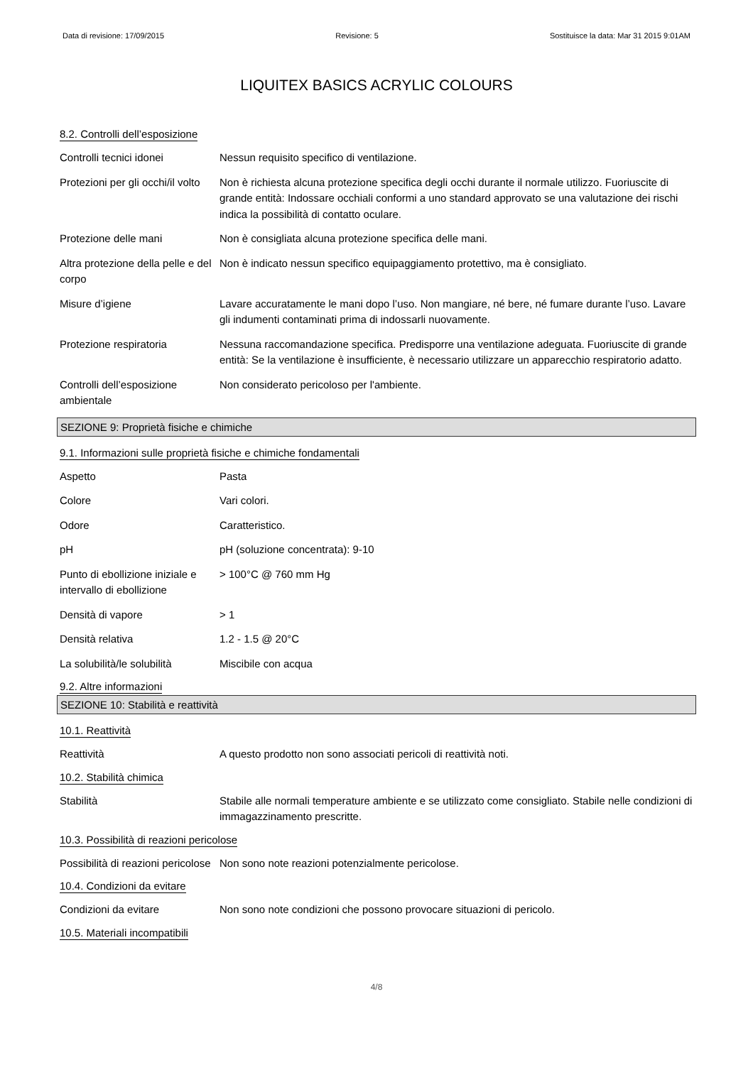Data di revisione: 17/09/2015 Revisione: 5 Sostituisce la data: Mar 31 2015 9:01AM
LIQUITEX BASICS ACRYLIC COLOURS
8.2. Controlli dell’esposizione
Controlli tecnici idonei Nessun requisito specifico di ventilazione.
Protezioni per gli occhi/il volto
Non è richiesta alcuna protezione specifica degli occhi durante il normale utilizzo. Fuoriuscite di grande entità: Indossare occhiali conformi a uno standard approvato se una valutazione dei rischi indica la possibilità di contatto oculare.
Protezione delle mani Non è consigliata alcuna protezione specifica delle mani.
Altra protezione della pelle e del corpo
Non è indicato nessun specifico equipaggiamento protettivo, ma è consigliato.
Misure d’igiene Lavare accuratamente le mani dopo l’uso. Non mangiare, né bere, né fumare durante l’uso. Lavare gli indumenti contaminati prima di indossarli nuovamente.
Protezione respiratoria Nessuna raccomandazione specifica. Predisporre una ventilazione adeguata. Fuoriuscite di grande entità: Se la ventilazione è insufficiente, è necessario utilizzare un apparecchio respiratorio adatto.
Controlli dell’esposizione ambientale
Non considerato pericoloso per l'ambiente.
SEZIONE 9: Proprietà fisiche e chimiche
9.1. Informazioni sulle proprietà fisiche e chimiche fondamentali
Aspetto Pasta
Colore Vari colori.
Odore Caratteristico.
pH pH (soluzione concentrata): 9-10
Punto di ebollizione iniziale e intervallo di ebollizione
> 100°C @ 760 mm Hg
Densità di vapore > 1
Densità relativa 1.2 - 1.5 @ 20°C
La solubilità/le solubilità
Miscibile con acqua
9.2. Altre informazioni
SEZIONE 10: Stabilità e reattività
10.1. Reattività
Reattività A questo prodotto non sono associati pericoli di reattività noti.
10.2. Stabilità chimica
Stabilità Stabile alle normali temperature ambiente e se utilizzato come consigliato. Stabile nelle condizioni di immagazzinamento prescritte.
10.3. Possibilità di reazioni pericolose
Possibilità di reazioni pericolose
Non sono note reazioni potenzialmente pericolose.
10.4. Condizioni da evitare
Condizioni da evitare Non sono note condizioni che possono provocare situazioni di pericolo.
10.5. Materiali incompatibili
4/8